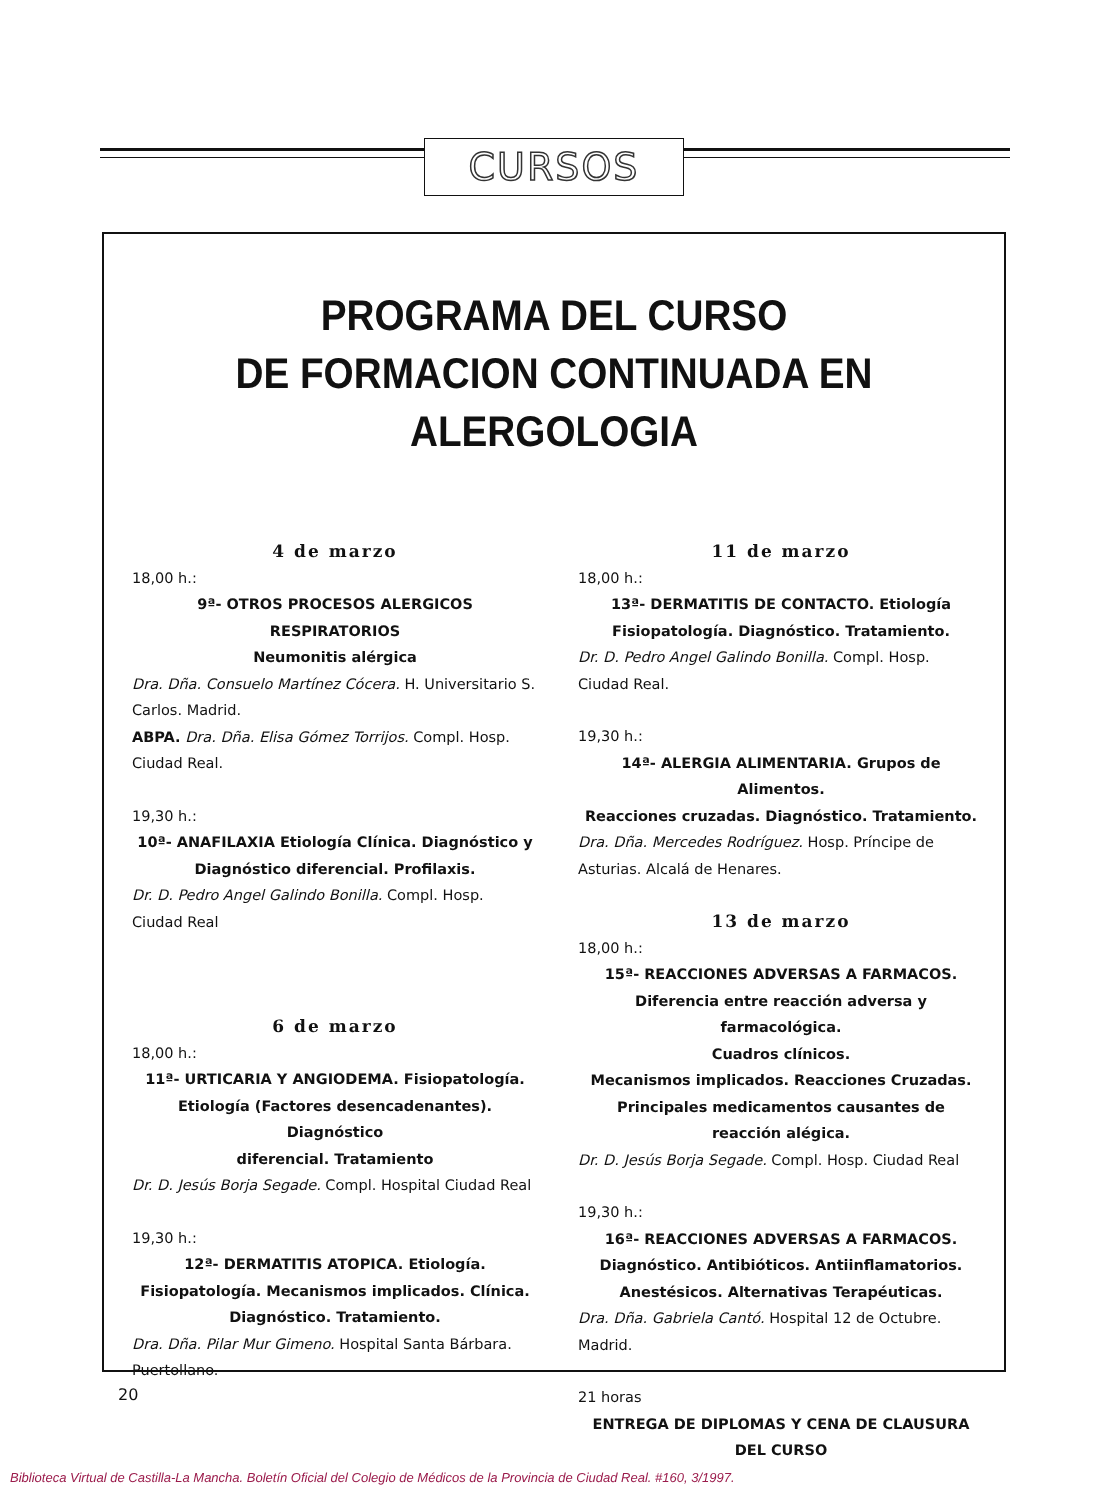CURSOS
PROGRAMA DEL CURSO
DE FORMACION CONTINUADA EN ALERGOLOGIA
4 de marzo
18,00 h.:
9ª- OTROS PROCESOS ALERGICOS
RESPIRATORIOS
Neumonitis alérgica
Dra. Dña. Consuelo Martínez Cócera. H. Universitario S. Carlos. Madrid.
ABPA. Dra. Dña. Elisa Gómez Torrijos. Compl. Hosp. Ciudad Real.
19,30 h.:
10ª- ANAFILAXIA Etiología Clínica. Diagnóstico y
Diagnóstico diferencial. Profilaxis.
Dr. D. Pedro Angel Galindo Bonilla. Compl. Hosp. Ciudad Real
6 de marzo
18,00 h.:
11ª- URTICARIA Y ANGIODEMA. Fisiopatología.
Etiología (Factores desencadenantes). Diagnóstico
diferencial. Tratamiento
Dr. D. Jesús Borja Segade. Compl. Hospital Ciudad Real
19,30 h.:
12ª- DERMATITIS ATOPICA. Etiología.
Fisiopatología. Mecanismos implicados. Clínica.
Diagnóstico. Tratamiento.
Dra. Dña. Pilar Mur Gimeno. Hospital Santa Bárbara. Puertollano.
11 de marzo
18,00 h.:
13ª- DERMATITIS DE CONTACTO. Etiología
Fisiopatología. Diagnóstico. Tratamiento.
Dr. D. Pedro Angel Galindo Bonilla. Compl. Hosp. Ciudad Real.
19,30 h.:
14ª- ALERGIA ALIMENTARIA. Grupos de Alimentos.
Reacciones cruzadas. Diagnóstico. Tratamiento.
Dra. Dña. Mercedes Rodríguez. Hosp. Príncipe de Asturias. Alcalá de Henares.
13 de marzo
18,00 h.:
15ª- REACCIONES ADVERSAS A FARMACOS.
Diferencia entre reacción adversa y farmacológica.
Cuadros clínicos.
Mecanismos implicados. Reacciones Cruzadas.
Principales medicamentos causantes de
reacción alégica.
Dr. D. Jesús Borja Segade. Compl. Hosp. Ciudad Real
19,30 h.:
16ª- REACCIONES ADVERSAS A FARMACOS.
Diagnóstico. Antibióticos. Antiinflamatorios.
Anestésicos. Alternativas Terapéuticas.
Dra. Dña. Gabriela Cantó. Hospital 12 de Octubre. Madrid.
21 horas
ENTREGA DE DIPLOMAS Y CENA DE CLAUSURA DEL CURSO
20
Biblioteca Virtual de Castilla-La Mancha. Boletín Oficial del Colegio de Médicos de la Provincia de Ciudad Real. #160, 3/1997.